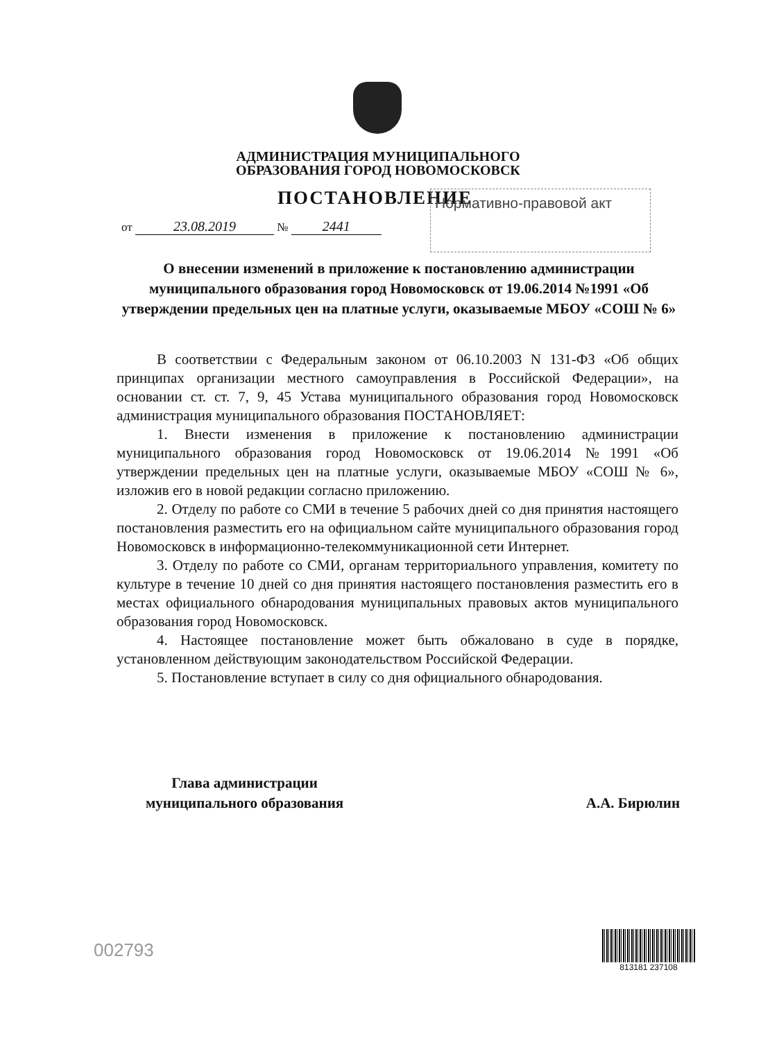АДМИНИСТРАЦИЯ МУНИЦИПАЛЬНОГО
ОБРАЗОВАНИЯ ГОРОД НОВОМОСКОВСК
ПОСТАНОВЛЕНИЕ Нормативно-правовой акт
от 23.08.2019 № 2441
О внесении изменений в приложение к постановлению администрации муниципального образования город Новомосковск от 19.06.2014 №1991 «Об утверждении предельных цен на платные услуги, оказываемые МБОУ «СОШ № 6»
В соответствии с Федеральным законом от 06.10.2003 N 131-ФЗ «Об общих принципах организации местного самоуправления в Российской Федерации», на основании ст. ст. 7, 9, 45 Устава муниципального образования город Новомосковск администрация муниципального образования ПОСТАНОВЛЯЕТ:
1. Внести изменения в приложение к постановлению администрации муниципального образования город Новомосковск от 19.06.2014 №1991 «Об утверждении предельных цен на платные услуги, оказываемые МБОУ «СОШ № 6», изложив его в новой редакции согласно приложению.
2. Отделу по работе со СМИ в течение 5 рабочих дней со дня принятия настоящего постановления разместить его на официальном сайте муниципального образования город Новомосковск в информационно-телекоммуникационной сети Интернет.
3. Отделу по работе со СМИ, органам территориального управления, комитету по культуре в течение 10 дней со дня принятия настоящего постановления разместить его в местах официального обнародования муниципальных правовых актов муниципального образования город Новомосковск.
4. Настоящее постановление может быть обжаловано в суде в порядке, установленном действующим законодательством Российской Федерации.
5. Постановление вступает в силу со дня официального обнародования.
Глава администрации
муниципального образования
А.А. Бирюлин
002793
813181 237108